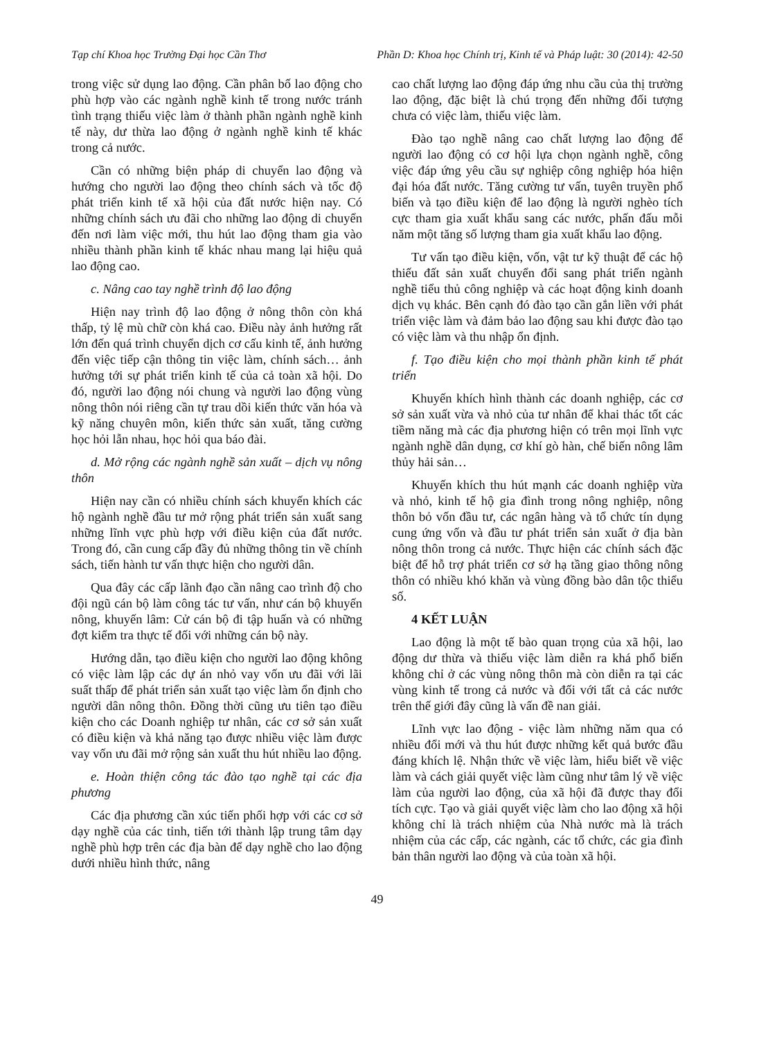Tạp chí Khoa học Trường Đại học Cần Thơ Phần D: Khoa học Chính trị, Kinh tế và Pháp luật: 30 (2014): 42-50
trong việc sử dụng lao động. Cần phân bố lao động cho phù hợp vào các ngành nghề kinh tế trong nước tránh tình trạng thiếu việc làm ở thành phần ngành nghề kinh tế này, dư thừa lao động ở ngành nghề kinh tế khác trong cả nước.
Cần có những biện pháp di chuyển lao động và hướng cho người lao động theo chính sách và tốc độ phát triển kinh tế xã hội của đất nước hiện nay. Có những chính sách ưu đãi cho những lao động di chuyển đến nơi làm việc mới, thu hút lao động tham gia vào nhiều thành phần kinh tế khác nhau mang lại hiệu quả lao động cao.
c. Nâng cao tay nghề trình độ lao động
Hiện nay trình độ lao động ở nông thôn còn khá thấp, tỷ lệ mù chữ còn khá cao. Điều này ảnh hưởng rất lớn đến quá trình chuyển dịch cơ cấu kinh tế, ảnh hưởng đến việc tiếp cận thông tin việc làm, chính sách… ảnh hưởng tới sự phát triển kinh tế của cả toàn xã hội. Do đó, người lao động nói chung và người lao động vùng nông thôn nói riêng cần tự trau dồi kiến thức văn hóa và kỹ năng chuyên môn, kiến thức sản xuất, tăng cường học hỏi lẫn nhau, học hỏi qua báo đài.
d. Mở rộng các ngành nghề sản xuất – dịch vụ nông thôn
Hiện nay cần có nhiều chính sách khuyến khích các hộ ngành nghề đầu tư mở rộng phát triển sản xuất sang những lĩnh vực phù hợp với điều kiện của đất nước. Trong đó, cần cung cấp đầy đủ những thông tin về chính sách, tiến hành tư vấn thực hiện cho người dân.
Qua đây các cấp lãnh đạo cần nâng cao trình độ cho đội ngũ cán bộ làm công tác tư vấn, như cán bộ khuyến nông, khuyến lâm: Cử cán bộ đi tập huấn và có những đợt kiểm tra thực tế đối với những cán bộ này.
Hướng dẫn, tạo điều kiện cho người lao động không có việc làm lập các dự án nhỏ vay vốn ưu đãi với lãi suất thấp để phát triển sản xuất tạo việc làm ổn định cho người dân nông thôn. Đồng thời cũng ưu tiên tạo điều kiện cho các Doanh nghiệp tư nhân, các cơ sở sản xuất có điều kiện và khả năng tạo được nhiều việc làm được vay vốn ưu đãi mở rộng sản xuất thu hút nhiều lao động.
e. Hoàn thiện công tác đào tạo nghề tại các địa phương
Các địa phương cần xúc tiến phối hợp với các cơ sở dạy nghề của các tỉnh, tiến tới thành lập trung tâm dạy nghề phù hợp trên các địa bàn để dạy nghề cho lao động dưới nhiều hình thức, nâng
cao chất lượng lao động đáp ứng nhu cầu của thị trường lao động, đặc biệt là chú trọng đến những đối tượng chưa có việc làm, thiếu việc làm.
Đào tạo nghề nâng cao chất lượng lao động để người lao động có cơ hội lựa chọn ngành nghề, công việc đáp ứng yêu cầu sự nghiệp công nghiệp hóa hiện đại hóa đất nước. Tăng cường tư vấn, tuyên truyền phổ biến và tạo điều kiện để lao động là người nghèo tích cực tham gia xuất khẩu sang các nước, phấn đấu mỗi năm một tăng số lượng tham gia xuất khẩu lao động.
Tư vấn tạo điều kiện, vốn, vật tư kỹ thuật để các hộ thiếu đất sản xuất chuyển đổi sang phát triển ngành nghề tiểu thủ công nghiệp và các hoạt động kinh doanh dịch vụ khác. Bên cạnh đó đào tạo cần gắn liền với phát triển việc làm và đảm bảo lao động sau khi được đào tạo có việc làm và thu nhập ổn định.
f. Tạo điều kiện cho mọi thành phần kinh tế phát triển
Khuyến khích hình thành các doanh nghiệp, các cơ sở sản xuất vừa và nhỏ của tư nhân để khai thác tốt các tiềm năng mà các địa phương hiện có trên mọi lĩnh vực ngành nghề dân dụng, cơ khí gò hàn, chế biến nông lâm thủy hải sản…
Khuyến khích thu hút mạnh các doanh nghiệp vừa và nhỏ, kinh tế hộ gia đình trong nông nghiệp, nông thôn bỏ vốn đầu tư, các ngân hàng và tổ chức tín dụng cung ứng vốn và đầu tư phát triển sản xuất ở địa bàn nông thôn trong cả nước. Thực hiện các chính sách đặc biệt để hỗ trợ phát triển cơ sở hạ tầng giao thông nông thôn có nhiều khó khăn và vùng đồng bào dân tộc thiểu số.
4 KẾT LUẬN
Lao động là một tế bào quan trọng của xã hội, lao động dư thừa và thiếu việc làm diễn ra khá phổ biến không chỉ ở các vùng nông thôn mà còn diễn ra tại các vùng kinh tế trong cả nước và đối với tất cả các nước trên thế giới đây cũng là vấn đề nan giải.
Lĩnh vực lao động - việc làm những năm qua có nhiều đổi mới và thu hút được những kết quả bước đầu đáng khích lệ. Nhận thức về việc làm, hiểu biết về việc làm và cách giải quyết việc làm cũng như tâm lý về việc làm của người lao động, của xã hội đã được thay đổi tích cực. Tạo và giải quyết việc làm cho lao động xã hội không chỉ là trách nhiệm của Nhà nước mà là trách nhiệm của các cấp, các ngành, các tổ chức, các gia đình bản thân người lao động và của toàn xã hội.
49